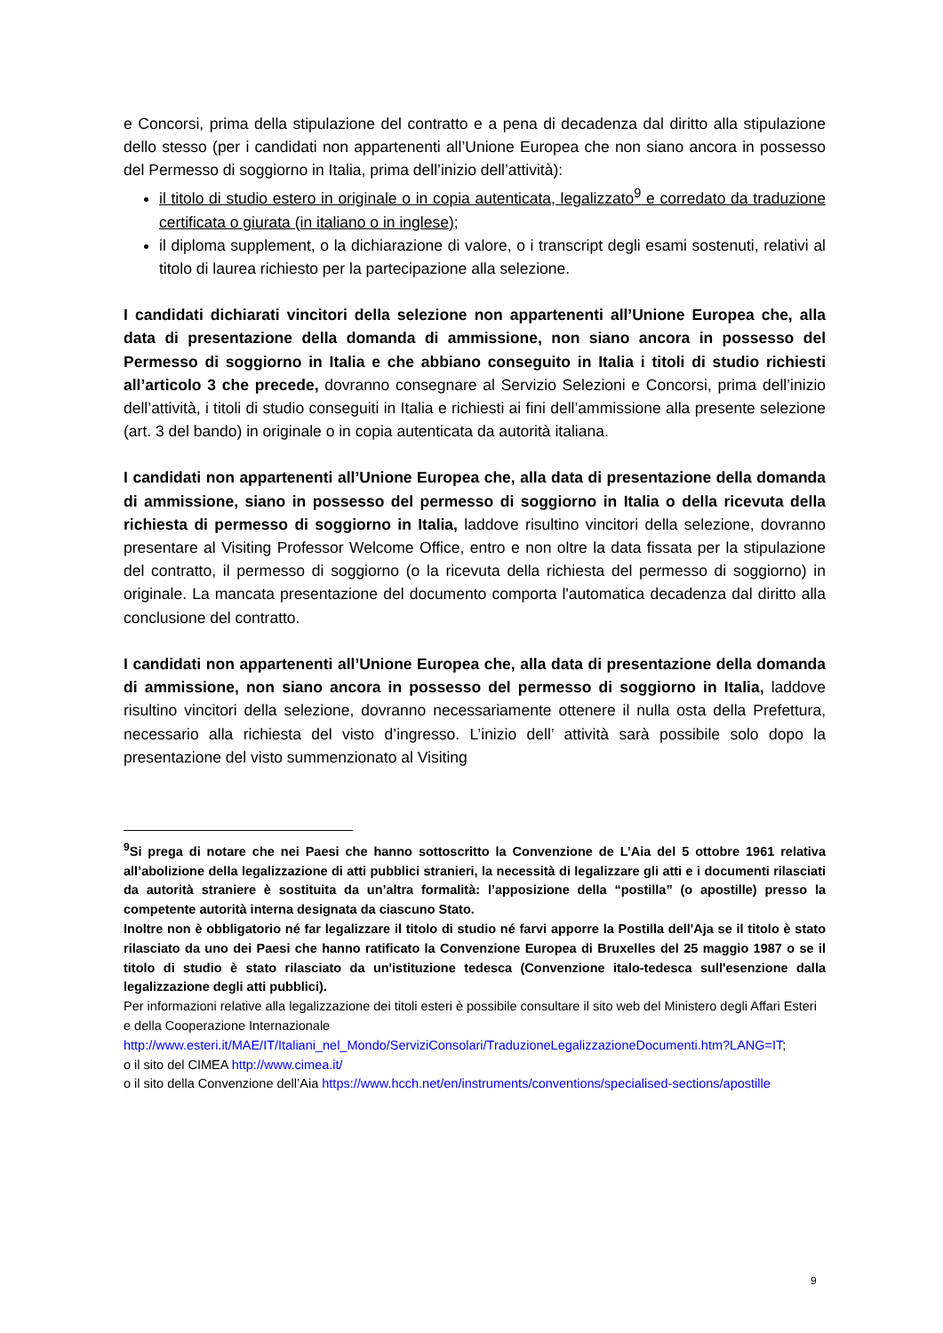e Concorsi, prima della stipulazione del contratto e a pena di decadenza dal diritto alla stipulazione dello stesso (per i candidati non appartenenti all’Unione Europea che non siano ancora in possesso del Permesso di soggiorno in Italia, prima dell’inizio dell’attività):
il titolo di studio estero in originale o in copia autenticata, legalizzato<sup>9</sup> e corredato da traduzione certificata o giurata (in italiano o in inglese);
il diploma supplement, o la dichiarazione di valore, o i transcript degli esami sostenuti, relativi al titolo di laurea richiesto per la partecipazione alla selezione.
I candidati dichiarati vincitori della selezione non appartenenti all’Unione Europea che, alla data di presentazione della domanda di ammissione, non siano ancora in possesso del Permesso di soggiorno in Italia e che abbiano conseguito in Italia i titoli di studio richiesti all’articolo 3 che precede, dovranno consegnare al Servizio Selezioni e Concorsi, prima dell’inizio dell’attività, i titoli di studio conseguiti in Italia e richiesti ai fini dell’ammissione alla presente selezione (art. 3 del bando) in originale o in copia autenticata da autorità italiana.
I candidati non appartenenti all’Unione Europea che, alla data di presentazione della domanda di ammissione, siano in possesso del permesso di soggiorno in Italia o della ricevuta della richiesta di permesso di soggiorno in Italia, laddove risultino vincitori della selezione, dovranno presentare al Visiting Professor Welcome Office, entro e non oltre la data fissata per la stipulazione del contratto, il permesso di soggiorno (o la ricevuta della richiesta del permesso di soggiorno) in originale. La mancata presentazione del documento comporta l'automatica decadenza dal diritto alla conclusione del contratto.
I candidati non appartenenti all’Unione Europea che, alla data di presentazione della domanda di ammissione, non siano ancora in possesso del permesso di soggiorno in Italia, laddove risultino vincitori della selezione, dovranno necessariamente ottenere il nulla osta della Prefettura, necessario alla richiesta del visto d’ingresso. L’inizio dell’ attività sarà possibile solo dopo la presentazione del visto summenzionato al Visiting
<sup>9</sup> Si prega di notare che nei Paesi che hanno sottoscritto la Convenzione de L’Aia del 5 ottobre 1961 relativa all’abolizione della legalizzazione di atti pubblici stranieri, la necessità di legalizzare gli atti e i documenti rilasciati da autorità straniere è sostituita da un’altra formalità: l’apposizione della “postilla” (o apostille) presso la competente autorità interna designata da ciascuno Stato.
Inoltre non è obbligatorio né far legalizzare il titolo di studio né farvi apporre la Postilla dell'Aja se il titolo è stato rilasciato da uno dei Paesi che hanno ratificato la Convenzione Europea di Bruxelles del 25 maggio 1987 o se il titolo di studio è stato rilasciato da un'istituzione tedesca (Convenzione italo-tedesca sull'esenzione dalla legalizzazione degli atti pubblici).
Per informazioni relative alla legalizzazione dei titoli esteri è possibile consultare il sito web del Ministero degli Affari Esteri e della Cooperazione Internazionale http://www.esteri.it/MAE/IT/Italiani_nel_Mondo/ServiziConsolari/TraduzioneLegalizzazioneDocumenti.htm?LANG=IT;
o il sito del CIMEA http://www.cimea.it/
o il sito della Convenzione dell’Aia https://www.hcch.net/en/instruments/conventions/specialised-sections/apostille
9